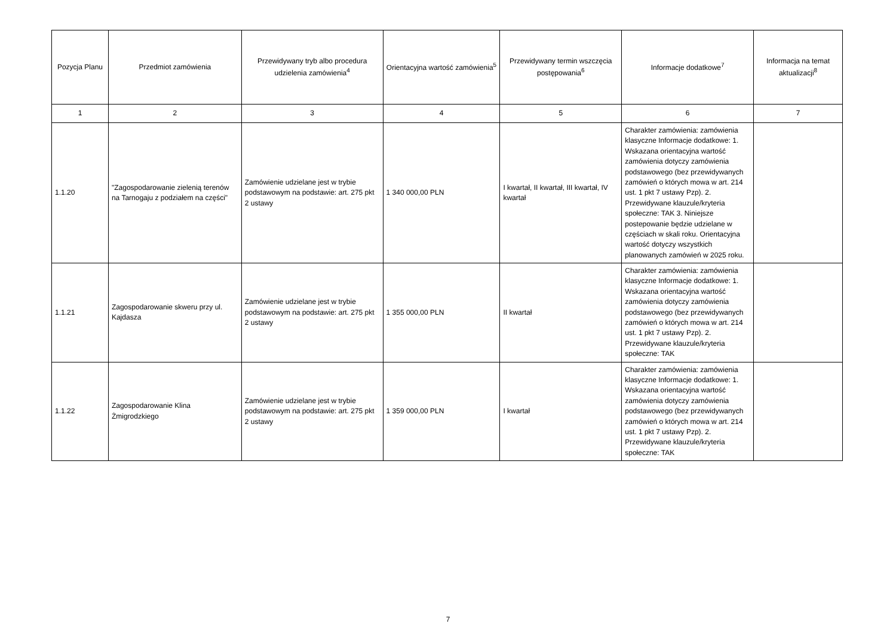| Pozycja Planu | Przedmiot zamówienia | Przewidywany tryb albo procedura udzielenia zamówienia<sup>4</sup> | Orientacyjna wartość zamówienia<sup>5</sup> | Przewidywany termin wszczęcia postępowania<sup>6</sup> | Informacje dodatkowe<sup>7</sup> | Informacja na temat aktualizacji<sup>8</sup> |
| --- | --- | --- | --- | --- | --- | --- |
| 1 | 2 | 3 | 4 | 5 | 6 | 7 |
| 1.1.20 | "Zagospodarowanie zielenią terenów na Tarnogaju z podziałem na części" | Zamówienie udzielane jest w trybie podstawowym na podstawie: art. 275 pkt 2 ustawy | 1 340 000,00 PLN | I kwartał, II kwartał, III kwartał, IV kwartał | Charakter zamówienia: zamówienia klasyczne Informacje dodatkowe: 1. Wskazana orientacyjna wartość zamówienia dotyczy zamówienia podstawowego (bez przewidywanych zamówień o których mowa w art. 214 ust. 1 pkt 7 ustawy Pzp). 2. Przewidywane klauzule/kryteria społeczne: TAK 3. Niniejsze postepowanie będzie udzielane w częściach w skali roku. Orientacyjna wartość dotyczy wszystkich planowanych zamówień w 2025 roku. | |
| 1.1.21 | Zagospodarowanie skweru przy ul. Kajdasza | Zamówienie udzielane jest w trybie podstawowym na podstawie: art. 275 pkt 2 ustawy | 1 355 000,00 PLN | II kwartał | Charakter zamówienia: zamówienia klasyczne Informacje dodatkowe: 1. Wskazana orientacyjna wartość zamówienia dotyczy zamówienia podstawowego (bez przewidywanych zamówień o których mowa w art. 214 ust. 1 pkt 7 ustawy Pzp). 2. Przewidywane klauzule/kryteria społeczne: TAK | |
| 1.1.22 | Zagospodarowanie Klina Żmigrodzkiego | Zamówienie udzielane jest w trybie podstawowym na podstawie: art. 275 pkt 2 ustawy | 1 359 000,00 PLN | I kwartał | Charakter zamówienia: zamówienia klasyczne Informacje dodatkowe: 1. Wskazana orientacyjna wartość zamówienia dotyczy zamówienia podstawowego (bez przewidywanych zamówień o których mowa w art. 214 ust. 1 pkt 7 ustawy Pzp). 2. Przewidywane klauzule/kryteria społeczne: TAK | |
7